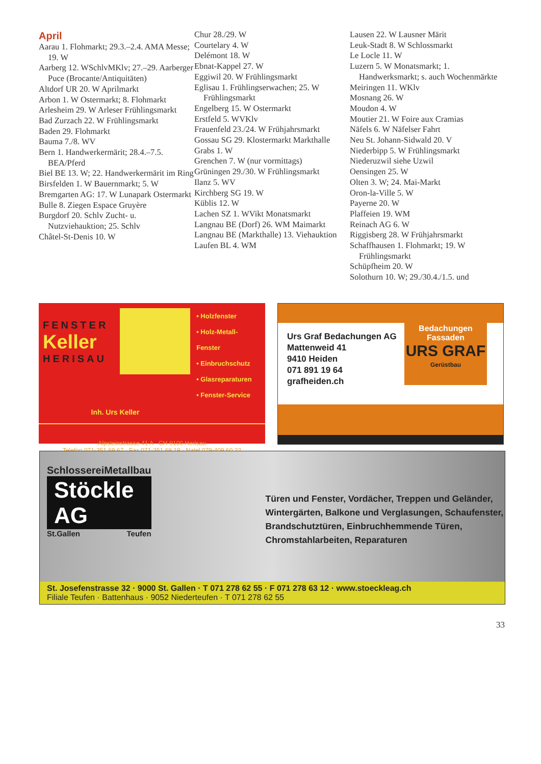April
Aarau 1. Flohmarkt; 29.3.–2.4. AMA Messe; 19. W
Aarberg 12. WSchlvMKlv; 27.–29. Aarberger Puce (Brocante/Antiquitäten)
Altdorf UR 20. W Aprilmarkt
Arbon 1. W Ostermarkt; 8. Flohmarkt
Arlesheim 29. W Arleser Frühlingsmarkt
Bad Zurzach 22. W Frühlingsmarkt
Baden 29. Flohmarkt
Bauma 7./8. WV
Bern 1. Handwerkermärit; 28.4.–7.5. BEA/Pferd
Biel BE 13. W; 22. Handwerkermärit im Ring
Birsfelden 1. W Bauernmarkt; 5. W
Bremgarten AG: 17. W Lunapark Ostermarkt
Bulle 8. Ziegen Espace Gruyère
Burgdorf 20. Schlv Zucht- u. Nutzviehauktion; 25. Schlv
Châtel-St-Denis 10. W
Chur 28./29. W
Courtelary 4. W
Delémont 18. W
Ebnat-Kappel 27. W
Eggiwil 20. W Frühlingsmarkt
Eglisau 1. Frühlingserwachen; 25. W Frühlingsmarkt
Engelberg 15. W Ostermarkt
Erstfeld 5. WVKlv
Frauenfeld 23./24. W Frühjahrsmarkt
Gossau SG 29. Klostermarkt Markthalle
Grabs 1. W
Grenchen 7. W (nur vormittags)
Grüningen 29./30. W Frühlingsmarkt
Ilanz 5. WV
Kirchberg SG 19. W
Küblis 12. W
Lachen SZ 1. WVikt Monatsmarkt
Langnau BE (Dorf) 26. WM Maimarkt
Langnau BE (Markthalle) 13. Viehauktion
Laufen BL 4. WM
Lausen 22. W Lausner Märit
Leuk-Stadt 8. W Schlossmarkt
Le Locle 11. W
Luzern 5. W Monatsmarkt; 1. Handwerksmarkt; s. auch Wochenmärkte
Meiringen 11. WKlv
Mosnang 26. W
Moudon 4. W
Moutier 21. W Foire aux Cramias
Näfels 6. W Näfelser Fahrt
Neu St. Johann-Sidwald 20. V
Niederbipp 5. W Frühlingsmarkt
Niederuzwil siehe Uzwil
Oensingen 25. W
Olten 3. W; 24. Mai-Markt
Oron-la-Ville 5. W
Payerne 20. W
Plaffeien 19. WM
Reinach AG 6. W
Riggisberg 28. W Frühjahrsmarkt
Schaffhausen 1. Flohmarkt; 19. W Frühlingsmarkt
Schüpfheim 20. W
Solothurn 10. W; 29./30.4./1.5. und
FENSTER
Keller
HERISAU
• Holzfenster
• Holz-Metall-Fenster
• Einbruchschutz
• Glasreparaturen
• Fenster-Service
Inh. Urs Keller
Alpsteinstrasse 41 A · CH-9100 Herisau
Telefon 071-351 69 67 · Fax 071-351 69 19 · Natel 079-409 60 22
Urs Graf Bedachungen AG
Mattenweid 41
9410 Heiden
071 891 19 64
grafheiden.ch
Bedachungen
Fassaden
URS GRAF
Gerüstbau
Schlosserei Metallbau
Stöckle AG
St.Gallen Teufen
Türen und Fenster, Vordächer, Treppen und Geländer, Wintergärten, Balkone und Verglasungen, Schaufenster, Brandschutztüren, Einbruchhemmende Türen, Chromstahlarbeiten, Reparaturen
St. Josefenstrasse 32 · 9000 St. Gallen · T 071 278 62 55 · F 071 278 63 12 · www.stoeckleag.ch
Filiale Teufen · Battenhaus · 9052 Niederteufen · T 071 278 62 55
33